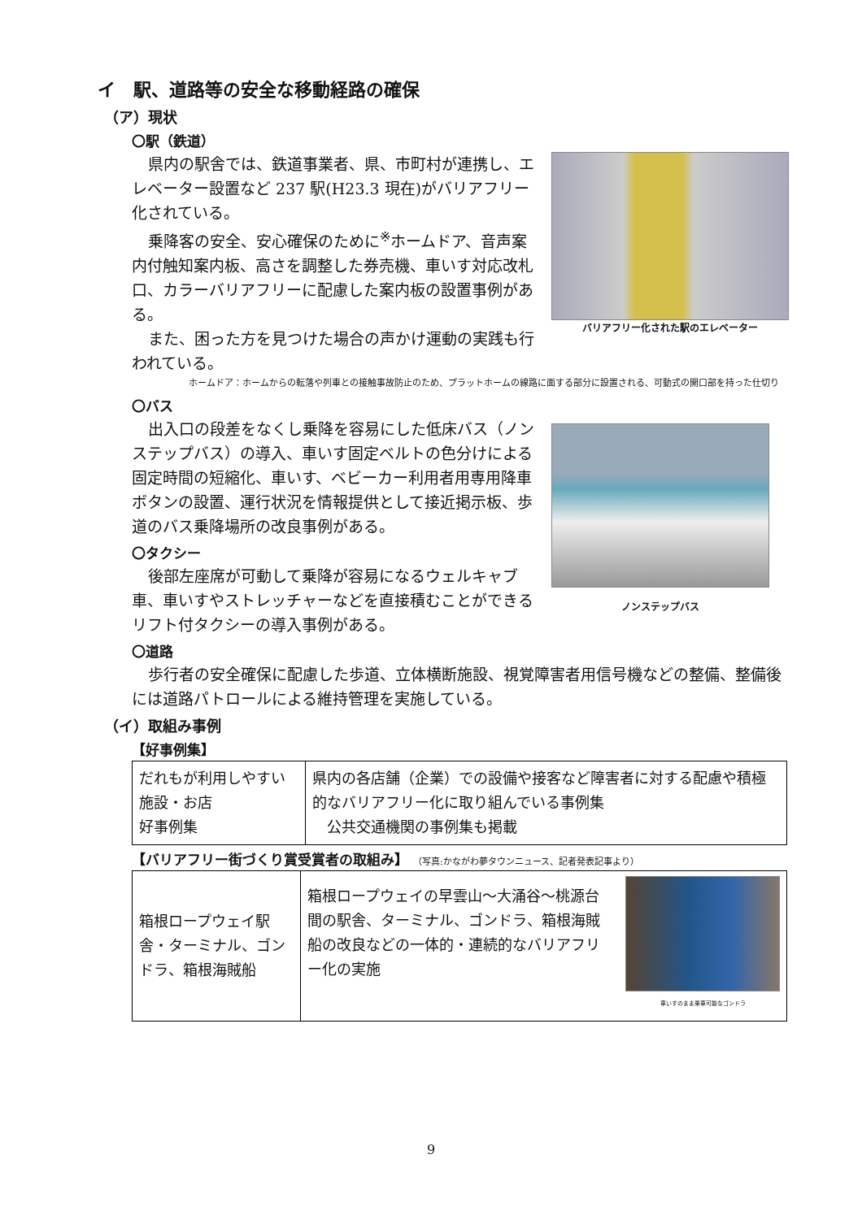イ　駅、道路等の安全な移動経路の確保
（ア）現状
〇駅（鉄道）
県内の駅舎では、鉄道事業者、県、市町村が連携し、エレベーター設置など 237 駅(H23.3 現在)がバリアフリー化されている。
乗降客の安全、安心確保のために<sup>※</sup>ホームドア、音声案内付触知案内板、高さを調整した券売機、車いす対応改札口、カラーバリアフリーに配慮した案内板の設置事例がある。
また、困った方を見つけた場合の声かけ運動の実践も行われている。
バリアフリー化された駅のエレベーター
ホームドア：ホームからの転落や列車との接触事故防止のため、プラットホームの線路に面する部分に設置される、可動式の開口部を持った仕切り
〇バス
出入口の段差をなくし乗降を容易にした低床バス（ノンステップバス）の導入、車いす固定ベルトの色分けによる固定時間の短縮化、車いす、ベビーカー利用者用専用降車ボタンの設置、運行状況を情報提供として接近掲示板、歩道のバス乗降場所の改良事例がある。
〇タクシー
後部左座席が可動して乗降が容易になるウェルキャブ車、車いすやストレッチャーなどを直接積むことができるリフト付タクシーの導入事例がある。
ノンステップバス
〇道路
歩行者の安全確保に配慮した歩道、立体横断施設、視覚障害者用信号機などの整備、整備後には道路パトロールによる維持管理を実施している。
（イ）取組み事例
【好事例集】
| だれもが利用しやすい施設・お店 好事例集 | 県内の各店舗（企業）での設備や接客など障害者に対する配慮や積極的なバリアフリー化に取り組んでいる事例集 公共交通機関の事例集も掲載 |
【バリアフリー街づくり賞受賞者の取組み】 （写真:かながわ夢タウンニュース、記者発表記事より）
| 箱根ロープウェイ駅舎・ターミナル、ゴンドラ、箱根海賊船 | 箱根ロープウェイの早雲山～大涌谷～桃源台間の駅舎、ターミナル、ゴンドラ、箱根海賊船の改良などの一体的・連続的なバリアフリー化の実施 車いすのまま乗車可能なゴンドラ |
9